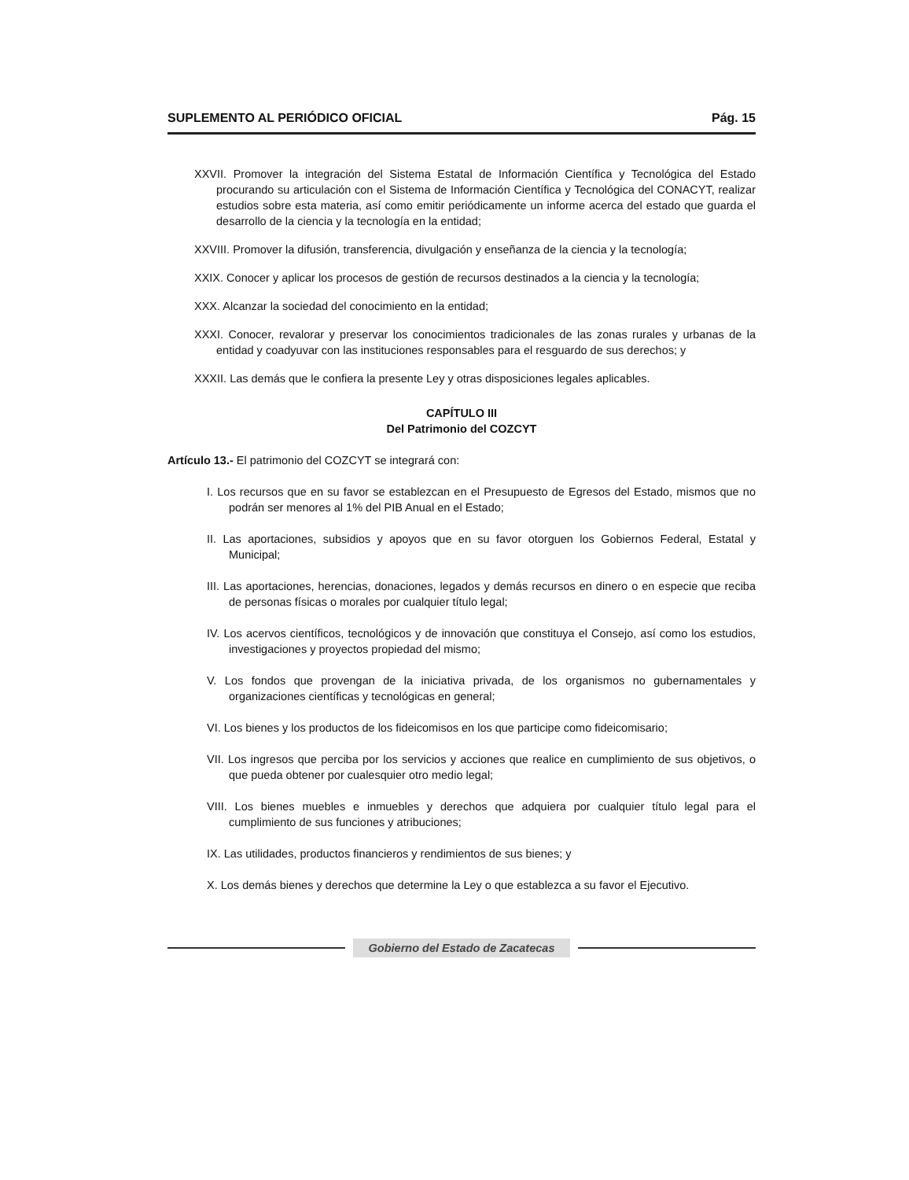SUPLEMENTO AL PERIÓDICO OFICIAL Pág. 15
XXVII. Promover la integración del Sistema Estatal de Información Científica y Tecnológica del Estado procurando su articulación con el Sistema de Información Científica y Tecnológica del CONACYT, realizar estudios sobre esta materia, así como emitir periódicamente un informe acerca del estado que guarda el desarrollo de la ciencia y la tecnología en la entidad;
XXVIII. Promover la difusión, transferencia, divulgación y enseñanza de la ciencia y la tecnología;
XXIX. Conocer y aplicar los procesos de gestión de recursos destinados a la ciencia y la tecnología;
XXX. Alcanzar la sociedad del conocimiento en la entidad;
XXXI. Conocer, revalorar y preservar los conocimientos tradicionales de las zonas rurales y urbanas de la entidad y coadyuvar con las instituciones responsables para el resguardo de sus derechos; y
XXXII. Las demás que le confiera la presente Ley y otras disposiciones legales aplicables.
CAPÍTULO III
Del Patrimonio del COZCYT
Artículo 13.- El patrimonio del COZCYT se integrará con:
I. Los recursos que en su favor se establezcan en el Presupuesto de Egresos del Estado, mismos que no podrán ser menores al 1% del PIB Anual en el Estado;
II. Las aportaciones, subsidios y apoyos que en su favor otorguen los Gobiernos Federal, Estatal y Municipal;
III. Las aportaciones, herencias, donaciones, legados y demás recursos en dinero o en especie que reciba de personas físicas o morales por cualquier título legal;
IV. Los acervos científicos, tecnológicos y de innovación que constituya el Consejo, así como los estudios, investigaciones y proyectos propiedad del mismo;
V. Los fondos que provengan de la iniciativa privada, de los organismos no gubernamentales y organizaciones científicas y tecnológicas en general;
VI. Los bienes y los productos de los fideicomisos en los que participe como fideicomisario;
VII. Los ingresos que perciba por los servicios y acciones que realice en cumplimiento de sus objetivos, o que pueda obtener por cualesquier otro medio legal;
VIII. Los bienes muebles e inmuebles y derechos que adquiera por cualquier título legal para el cumplimiento de sus funciones y atribuciones;
IX. Las utilidades, productos financieros y rendimientos de sus bienes; y
X. Los demás bienes y derechos que determine la Ley o que establezca a su favor el Ejecutivo.
Gobierno del Estado de Zacatecas